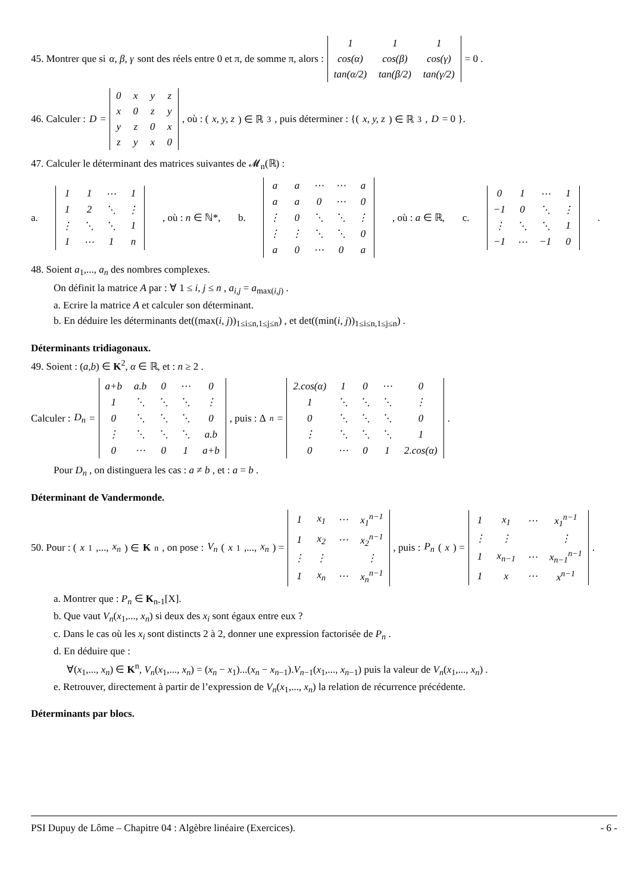45. Montrer que si α, β, γ sont des réels entre 0 et π, de somme π, alors :
| 1 | 1 | 1 |
| cos(α) | cos(β) | cos(γ) |
| tan(α/2) | tan(β/2) | tan(γ/2) |
= 0 .
46. Calculer : D =
| 0 | x | y | z |
| x | 0 | z | y |
| y | z | 0 | x |
| z | y | x | 0 |
, où : (x, y, z) ∈ ℝ<sup>3</sup>, puis déterminer : {(x, y, z) ∈ ℝ<sup>3</sup>, D = 0 }.
47. Calculer le déterminant des matrices suivantes de 𝓜<sub>n</sub>(ℝ) :
a.
| 1 | 1 | ⋯ | 1 |
| 1 | 2 | ⋱ | ⋮ |
| ⋮ | ⋱ | ⋱ | 1 |
| 1 | ⋯ | 1 | n |
, où : n ∈ ℕ*, b.
| a | a | ⋯ | ⋯ | a |
| a | a | 0 | ⋯ | 0 |
| ⋮ | 0 | ⋱ | ⋱ | ⋮ |
| ⋮ | ⋮ | ⋱ | ⋱ | 0 |
| a | 0 | ⋯ | 0 | a |
, où : a ∈ ℝ, c.
| 0 | 1 | ⋯ | 1 |
| −1 | 0 | ⋱ | ⋮ |
| ⋮ | ⋱ | ⋱ | 1 |
| −1 | ⋯ | −1 | 0 |
.
48. Soient a<sub>1</sub>,..., a<sub>n</sub> des nombres complexes.
On définit la matrice A par : ∀ 1 ≤ i, j ≤ n , a<sub>i,j</sub> = a<sub>max(i,j)</sub> .
a. Ecrire la matrice A et calculer son déterminant.
b. En déduire les déterminants det((max(i, j))<sub>1≤i≤n,1≤j≤n</sub>) , et det((min(i, j))<sub>1≤i≤n,1≤j≤n</sub>) .
Déterminants tridiagonaux.
49. Soient : (a,b) ∈ K<sup>2</sup>, α ∈ ℝ, et : n ≥ 2 .
Calculer : D<sub>n</sub> =
| a+b | a.b | 0 | ⋯ | 0 |
| 1 | ⋱ | ⋱ | ⋱ | ⋮ |
| 0 | ⋱ | ⋱ | ⋱ | 0 |
| ⋮ | ⋱ | ⋱ | ⋱ | a.b |
| 0 | ⋯ | 0 | 1 | a+b |
, puis : Δ<sub>n</sub> =
| 2.cos(α) | 1 | 0 | ⋯ | 0 |
| 1 | ⋱ | ⋱ | ⋱ | ⋮ |
| 0 | ⋱ | ⋱ | ⋱ | 0 |
| ⋮ | ⋱ | ⋱ | ⋱ | 1 |
| 0 | ⋯ | 0 | 1 | 2.cos(α) |
.
Pour D<sub>n</sub> , on distinguera les cas : a ≠ b , et : a = b .
Déterminant de Vandermonde.
50. Pour : (x<sub>1</sub>,..., x<sub>n</sub>) ∈ K<sup>n</sup>, on pose : V<sub>n</sub> (x<sub>1</sub>,..., x<sub>n</sub>) =
| 1 | x<sub>1</sub> | ⋯ | x<sub>1</sub><sup>n−1</sup> |
| 1 | x<sub>2</sub> | ⋯ | x<sub>2</sub><sup>n−1</sup> |
| ⋮ | ⋮ | | ⋮ |
| 1 | x<sub>n</sub> | ⋯ | x<sub>n</sub><sup>n−1</sup> |
, puis : P<sub>n</sub> (x) =
| 1 | x<sub>1</sub> | ⋯ | x<sub>1</sub><sup>n−1</sup> |
| ⋮ | ⋮ | | ⋮ |
| 1 | x<sub>n−1</sub> | ⋯ | x<sub>n−1</sub><sup>n−1</sup> |
| 1 | x | ⋯ | x<sup>n−1</sup> |
.
a. Montrer que : P<sub>n</sub> ∈ K<sub>n-1</sub>[X].
b. Que vaut V<sub>n</sub>(x<sub>1</sub>,..., x<sub>n</sub>) si deux des x<sub>i</sub> sont égaux entre eux ?
c. Dans le cas où les x<sub>i</sub> sont distincts 2 à 2, donner une expression factorisée de P<sub>n</sub> .
d. En déduire que :
∀(x<sub>1</sub>,..., x<sub>n</sub>) ∈ K<sup>n</sup>, V<sub>n</sub>(x<sub>1</sub>,..., x<sub>n</sub>) = (x<sub>n</sub> − x<sub>1</sub>)...(x<sub>n</sub> − x<sub>n−1</sub>).V<sub>n−1</sub>(x<sub>1</sub>,..., x<sub>n−1</sub>) puis la valeur de V<sub>n</sub>(x<sub>1</sub>,..., x<sub>n</sub>) .
e. Retrouver, directement à partir de l’expression de V<sub>n</sub>(x<sub>1</sub>,..., x<sub>n</sub>) la relation de récurrence précédente.
Déterminants par blocs.
PSI Dupuy de Lôme – Chapitre 04 : Algèbre linéaire (Exercices). - 6 -